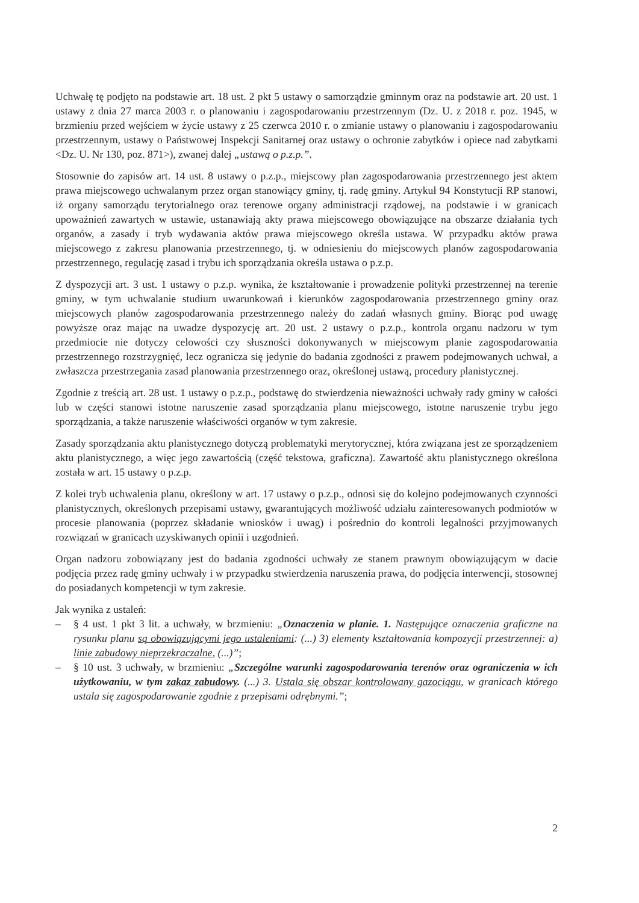Uchwałę tę podjęto na podstawie art. 18 ust. 2 pkt 5 ustawy o samorządzie gminnym oraz na podstawie art. 20 ust. 1 ustawy z dnia 27 marca 2003 r. o planowaniu i zagospodarowaniu przestrzennym (Dz. U. z 2018 r. poz. 1945, w brzmieniu przed wejściem w życie ustawy z 25 czerwca 2010 r. o zmianie ustawy o planowaniu i zagospodarowaniu przestrzennym, ustawy o Państwowej Inspekcji Sanitarnej oraz ustawy o ochronie zabytków i opiece nad zabytkami <Dz. U. Nr 130, poz. 871>), zwanej dalej „ustawą o p.z.p.”.
Stosownie do zapisów art. 14 ust. 8 ustawy o p.z.p., miejscowy plan zagospodarowania przestrzennego jest aktem prawa miejscowego uchwalanym przez organ stanowiący gminy, tj. radę gminy. Artykuł 94 Konstytucji RP stanowi, iż organy samorządu terytorialnego oraz terenowe organy administracji rządowej, na podstawie i w granicach upoważnień zawartych w ustawie, ustanawiają akty prawa miejscowego obowiązujące na obszarze działania tych organów, a zasady i tryb wydawania aktów prawa miejscowego określa ustawa. W przypadku aktów prawa miejscowego z zakresu planowania przestrzennego, tj. w odniesieniu do miejscowych planów zagospodarowania przestrzennego, regulację zasad i trybu ich sporządzania określa ustawa o p.z.p.
Z dyspozycji art. 3 ust. 1 ustawy o p.z.p. wynika, że kształtowanie i prowadzenie polityki przestrzennej na terenie gminy, w tym uchwalanie studium uwarunkowań i kierunków zagospodarowania przestrzennego gminy oraz miejscowych planów zagospodarowania przestrzennego należy do zadań własnych gminy. Biorąc pod uwagę powyższe oraz mając na uwadze dyspozycję art. 20 ust. 2 ustawy o p.z.p., kontrola organu nadzoru w tym przedmiocie nie dotyczy celowości czy słuszności dokonywanych w miejscowym planie zagospodarowania przestrzennego rozstrzygnięć, lecz ogranicza się jedynie do badania zgodności z prawem podejmowanych uchwał, a zwłaszcza przestrzegania zasad planowania przestrzennego oraz, określonej ustawą, procedury planistycznej.
Zgodnie z treścią art. 28 ust. 1 ustawy o p.z.p., podstawę do stwierdzenia nieważności uchwały rady gminy w całości lub w części stanowi istotne naruszenie zasad sporządzania planu miejscowego, istotne naruszenie trybu jego sporządzania, a także naruszenie właściwości organów w tym zakresie.
Zasady sporządzania aktu planistycznego dotyczą problematyki merytorycznej, która związana jest ze sporządzeniem aktu planistycznego, a więc jego zawartością (część tekstowa, graficzna). Zawartość aktu planistycznego określona została w art. 15 ustawy o p.z.p.
Z kolei tryb uchwalenia planu, określony w art. 17 ustawy o p.z.p., odnosi się do kolejno podejmowanych czynności planistycznych, określonych przepisami ustawy, gwarantujących możliwość udziału zainteresowanych podmiotów w procesie planowania (poprzez składanie wniosków i uwag) i pośrednio do kontroli legalności przyjmowanych rozwiązań w granicach uzyskiwanych opinii i uzgodnień.
Organ nadzoru zobowiązany jest do badania zgodności uchwały ze stanem prawnym obowiązującym w dacie podjęcia przez radę gminy uchwały i w przypadku stwierdzenia naruszenia prawa, do podjęcia interwencji, stosownej do posiadanych kompetencji w tym zakresie.
Jak wynika z ustaleń:
– § 4 ust. 1 pkt 3 lit. a uchwały, w brzmieniu: „Oznaczenia w planie. 1. Następujące oznaczenia graficzne na rysunku planu są obowiązującymi jego ustaleniami: (...) 3) elementy kształtowania kompozycji przestrzennej: a) linie zabudowy nieprzekraczalne, (...)”;
– § 10 ust. 3 uchwały, w brzmieniu: „Szczególne warunki zagospodarowania terenów oraz ograniczenia w ich użytkowaniu, w tym zakaz zabudowy. (...) 3. Ustala się obszar kontrolowany gazociągu, w granicach którego ustala się zagospodarowanie zgodnie z przepisami odrębnymi.”;
2